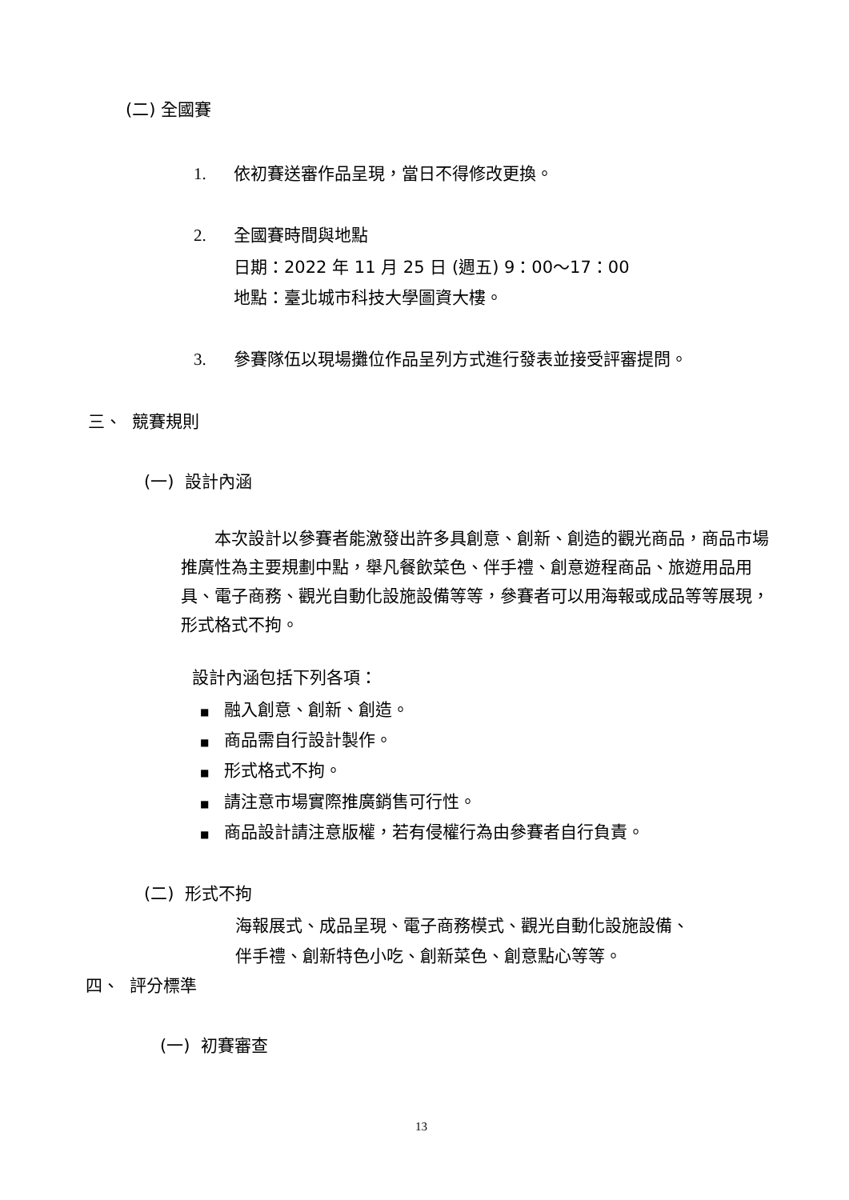(二) 全國賽
1. 依初賽送審作品呈現，當日不得修改更換。
2. 全國賽時間與地點
日期：2022 年 11 月 25 日 (週五) 9：00～17：00
地點：臺北城市科技大學圖資大樓。
3. 參賽隊伍以現場攤位作品呈列方式進行發表並接受評審提問。
三、 競賽規則
(一) 設計內涵
  本次設計以參賽者能激發出許多具創意、創新、創造的觀光商品，商品市場推廣性為主要規劃中點，舉凡餐飲菜色、伴手禮、創意遊程商品、旅遊用品用具、電子商務、觀光自動化設施設備等等，參賽者可以用海報或成品等等展現，形式格式不拘。
設計內涵包括下列各項：
■ 融入創意、創新、創造。
■ 商品需自行設計製作。
■ 形式格式不拘。
■ 請注意市場實際推廣銷售可行性。
■ 商品設計請注意版權，若有侵權行為由參賽者自行負責。
(二) 形式不拘
海報展式、成品呈現、電子商務模式、觀光自動化設施設備、
伴手禮、創新特色小吃、創新菜色、創意點心等等。
四、 評分標準
(一) 初賽審查
13